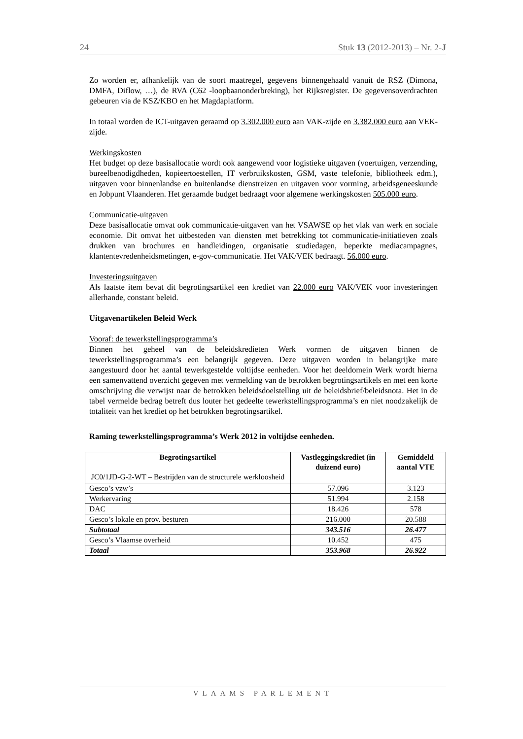24 Stuk 13 (2012-2013) – Nr. 2-J
Zo worden er, afhankelijk van de soort maatregel, gegevens binnengehaald vanuit de RSZ (Dimona, DMFA, Diflow, …), de RVA (C62 -loopbaanonderbreking), het Rijksregister. De gegevensoverdrachten gebeuren via de KSZ/KBO en het Magdaplatform.
In totaal worden de ICT-uitgaven geraamd op 3.302.000 euro aan VAK-zijde en 3.382.000 euro aan VEK-zijde.
Werkingskosten
Het budget op deze basisallocatie wordt ook aangewend voor logistieke uitgaven (voertuigen, verzending, bureelbenodigdheden, kopieertoestellen, IT verbruikskosten, GSM, vaste telefonie, bibliotheek edm.), uitgaven voor binnenlandse en buitenlandse dienstreizen en uitgaven voor vorming, arbeidsgeneeskunde en Jobpunt Vlaanderen. Het geraamde budget bedraagt voor algemene werkingskosten 505.000 euro.
Communicatie-uitgaven
Deze basisallocatie omvat ook communicatie-uitgaven van het VSAWSE op het vlak van werk en sociale economie. Dit omvat het uitbesteden van diensten met betrekking tot communicatie-initiatieven zoals drukken van brochures en handleidingen, organisatie studiedagen, beperkte mediacampagnes, klantentevredenheidsmetingen, e-gov-communicatie. Het VAK/VEK bedraagt. 56.000 euro.
Investeringsuitgaven
Als laatste item bevat dit begrotingsartikel een krediet van 22.000 euro VAK/VEK voor investeringen allerhande, constant beleid.
Uitgavenartikelen Beleid Werk
Vooraf: de tewerkstellingsprogramma’s
Binnen het geheel van de beleidskredieten Werk vormen de uitgaven binnen de tewerkstellingsprogramma’s een belangrijk gegeven. Deze uitgaven worden in belangrijke mate aangestuurd door het aantal tewerkgestelde voltijdse eenheden. Voor het deeldomein Werk wordt hierna een samenvattend overzicht gegeven met vermelding van de betrokken begrotingsartikels en met een korte omschrijving die verwijst naar de betrokken beleidsdoelstelling uit de beleidsbrief/beleidsnota. Het in de tabel vermelde bedrag betreft dus louter het gedeelte tewerkstellingsprogramma’s en niet noodzakelijk de totaliteit van het krediet op het betrokken begrotingsartikel.
Raming tewerkstellingsprogramma’s Werk 2012 in voltijdse eenheden.
| Begrotingsartikel JC0/1JD-G-2-WT – Bestrijden van de structurele werkloosheid | Vastleggingskrediet (in duizend euro) | Gemiddeld aantal VTE |
| --- | --- | --- |
| Gesco’s vzw’s | 57.096 | 3.123 |
| Werkervaring | 51.994 | 2.158 |
| DAC | 18.426 | 578 |
| Gesco’s lokale en prov. besturen | 216.000 | 20.588 |
| Subtotaal | 343.516 | 26.477 |
| Gesco’s Vlaamse overheid | 10.452 | 475 |
| Totaal | 353.968 | 26.922 |
VLAAMS PARLEMENT